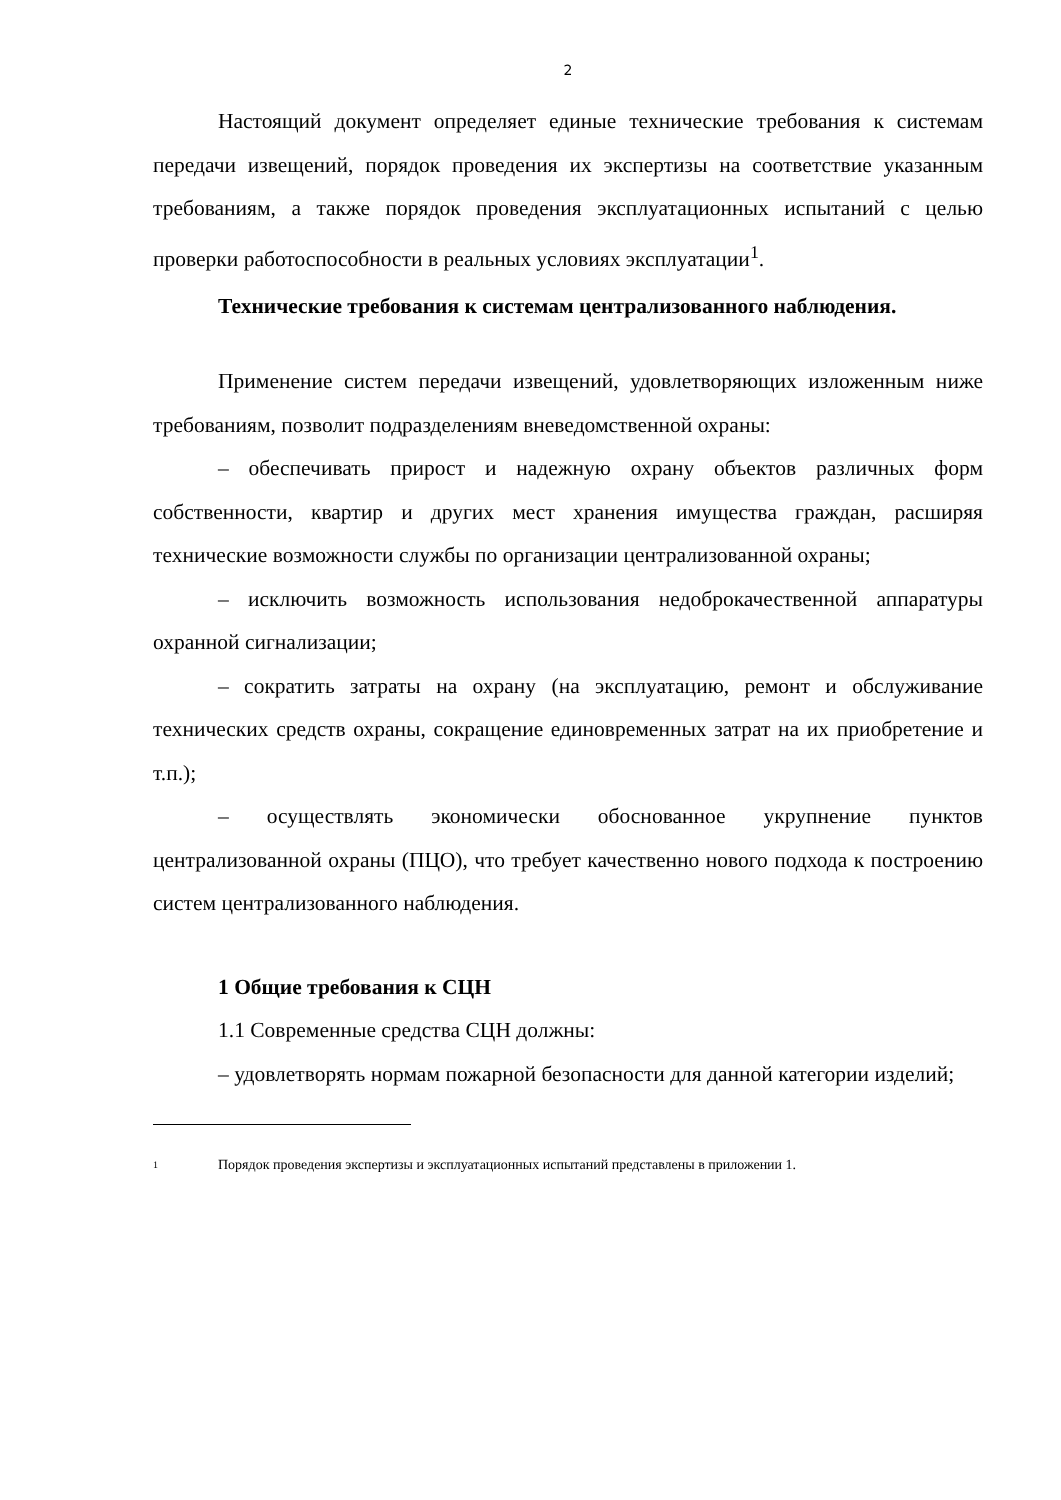2
Настоящий документ определяет единые технические требования к системам передачи извещений, порядок проведения их экспертизы на соответствие указанным требованиям, а также порядок проведения эксплуатационных испытаний с целью проверки работоспособности в реальных условиях эксплуатации<sup>1</sup>.
Технические требования к системам централизованного наблюдения.
Применение систем передачи извещений, удовлетворяющих изложенным ниже требованиям, позволит подразделениям вневедомственной охраны:
– обеспечивать прирост и надежную охрану объектов различных форм собственности, квартир и других мест хранения имущества граждан, расширяя технические возможности службы по организации централизованной охраны;
– исключить возможность использования недоброкачественной аппаратуры охранной сигнализации;
– сократить затраты на охрану (на эксплуатацию, ремонт и обслуживание технических средств охраны, сокращение единовременных затрат на их приобретение и т.п.);
– осуществлять экономически обоснованное укрупнение пунктов централизованной охраны (ПЦО), что требует качественно нового подхода к построению систем централизованного наблюдения.
1 Общие требования к СЦН
1.1 Современные средства СЦН должны:
– удовлетворять нормам пожарной безопасности для данной категории изделий;
1 Порядок проведения экспертизы и эксплуатационных испытаний представлены в приложении 1.